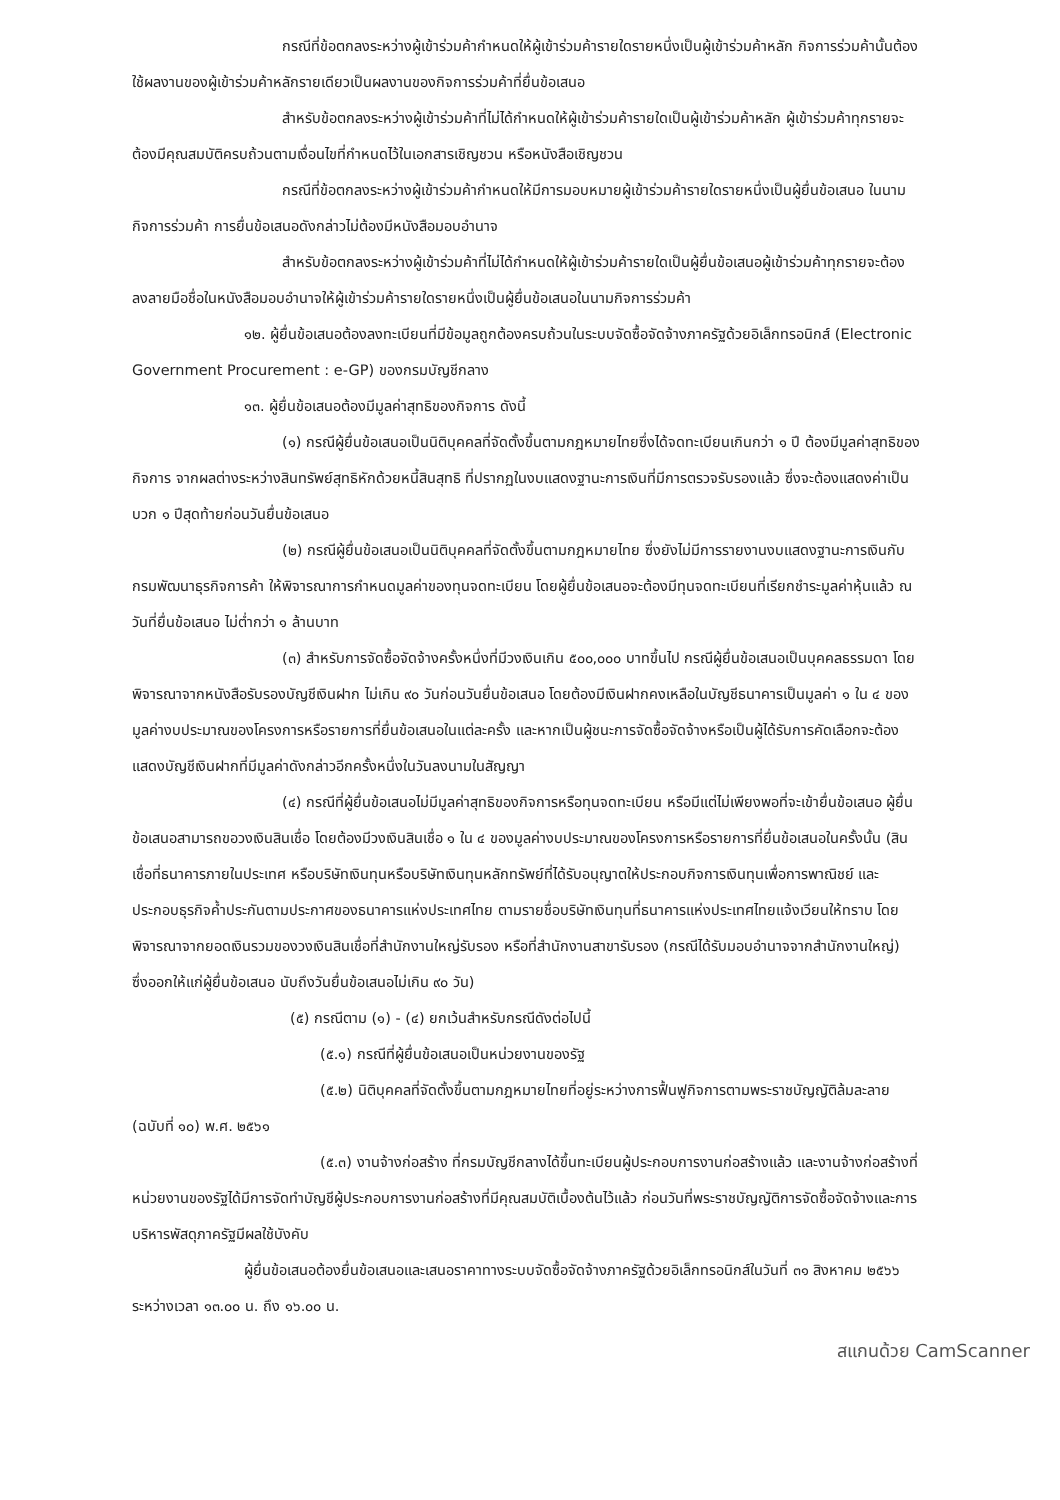กรณีที่ข้อตกลงระหว่างผู้เข้าร่วมค้ากำหนดให้ผู้เข้าร่วมค้ารายใดรายหนึ่งเป็นผู้เข้าร่วมค้าหลัก กิจการร่วมค้านั้นต้องใช้ผลงานของผู้เข้าร่วมค้าหลักรายเดียวเป็นผลงานของกิจการร่วมค้าที่ยื่นข้อเสนอ
สำหรับข้อตกลงระหว่างผู้เข้าร่วมค้าที่ไม่ได้กำหนดให้ผู้เข้าร่วมค้ารายใดเป็นผู้เข้าร่วมค้าหลัก ผู้เข้าร่วมค้าทุกรายจะต้องมีคุณสมบัติครบถ้วนตามเงื่อนไขที่กำหนดไว้ในเอกสารเชิญชวน หรือหนังสือเชิญชวน
กรณีที่ข้อตกลงระหว่างผู้เข้าร่วมค้ากำหนดให้มีการมอบหมายผู้เข้าร่วมค้ารายใดรายหนึ่งเป็นผู้ยื่นข้อเสนอ ในนามกิจการร่วมค้า การยื่นข้อเสนอดังกล่าวไม่ต้องมีหนังสือมอบอำนาจ
สำหรับข้อตกลงระหว่างผู้เข้าร่วมค้าที่ไม่ได้กำหนดให้ผู้เข้าร่วมค้ารายใดเป็นผู้ยื่นข้อเสนอผู้เข้าร่วมค้าทุกรายจะต้องลงลายมือชื่อในหนังสือมอบอำนาจให้ผู้เข้าร่วมค้ารายใดรายหนึ่งเป็นผู้ยื่นข้อเสนอในนามกิจการร่วมค้า
๑๒. ผู้ยื่นข้อเสนอต้องลงทะเบียนที่มีข้อมูลถูกต้องครบถ้วนในระบบจัดซื้อจัดจ้างภาครัฐด้วยอิเล็กทรอนิกส์ (Electronic Government Procurement : e-GP) ของกรมบัญชีกลาง
๑๓. ผู้ยื่นข้อเสนอต้องมีมูลค่าสุทธิของกิจการ ดังนี้
(๑) กรณีผู้ยื่นข้อเสนอเป็นนิติบุคคลที่จัดตั้งขึ้นตามกฎหมายไทยซึ่งได้จดทะเบียนเกินกว่า ๑ ปี ต้องมีมูลค่าสุทธิของกิจการ จากผลต่างระหว่างสินทรัพย์สุทธิหักด้วยหนี้สินสุทธิ ที่ปรากฏในงบแสดงฐานะการเงินที่มีการตรวจรับรองแล้ว ซึ่งจะต้องแสดงค่าเป็นบวก ๑ ปีสุดท้ายก่อนวันยื่นข้อเสนอ
(๒) กรณีผู้ยื่นข้อเสนอเป็นนิติบุคคลที่จัดตั้งขึ้นตามกฎหมายไทย ซึ่งยังไม่มีการรายงานงบแสดงฐานะการเงินกับกรมพัฒนาธุรกิจการค้า ให้พิจารณาการกำหนดมูลค่าของทุนจดทะเบียน โดยผู้ยื่นข้อเสนอจะต้องมีทุนจดทะเบียนที่เรียกชำระมูลค่าหุ้นแล้ว ณ วันที่ยื่นข้อเสนอ ไม่ต่ำกว่า ๑ ล้านบาท
(๓) สำหรับการจัดซื้อจัดจ้างครั้งหนึ่งที่มีวงเงินเกิน ๕๐๐,๐๐๐ บาทขึ้นไป กรณีผู้ยื่นข้อเสนอเป็นบุคคลธรรมดา โดยพิจารณาจากหนังสือรับรองบัญชีเงินฝาก ไม่เกิน ๙๐ วันก่อนวันยื่นข้อเสนอ โดยต้องมีเงินฝากคงเหลือในบัญชีธนาคารเป็นมูลค่า ๑ ใน ๔ ของมูลค่างบประมาณของโครงการหรือรายการที่ยื่นข้อเสนอในแต่ละครั้ง และหากเป็นผู้ชนะการจัดซื้อจัดจ้างหรือเป็นผู้ได้รับการคัดเลือกจะต้องแสดงบัญชีเงินฝากที่มีมูลค่าดังกล่าวอีกครั้งหนึ่งในวันลงนามในสัญญา
(๔) กรณีที่ผู้ยื่นข้อเสนอไม่มีมูลค่าสุทธิของกิจการหรือทุนจดทะเบียน หรือมีแต่ไม่เพียงพอที่จะเข้ายื่นข้อเสนอ ผู้ยื่นข้อเสนอสามารถขอวงเงินสินเชื่อ โดยต้องมีวงเงินสินเชื่อ ๑ ใน ๔ ของมูลค่างบประมาณของโครงการหรือรายการที่ยื่นข้อเสนอในครั้งนั้น (สินเชื่อที่ธนาคารภายในประเทศ หรือบริษัทเงินทุนหรือบริษัทเงินทุนหลักทรัพย์ที่ได้รับอนุญาตให้ประกอบกิจการเงินทุนเพื่อการพาณิชย์ และประกอบธุรกิจค้ำประกันตามประกาศของธนาคารแห่งประเทศไทย ตามรายชื่อบริษัทเงินทุนที่ธนาคารแห่งประเทศไทยแจ้งเวียนให้ทราบ โดยพิจารณาจากยอดเงินรวมของวงเงินสินเชื่อที่สำนักงานใหญ่รับรอง หรือที่สำนักงานสาขารับรอง (กรณีได้รับมอบอำนาจจากสำนักงานใหญ่) ซึ่งออกให้แก่ผู้ยื่นข้อเสนอ นับถึงวันยื่นข้อเสนอไม่เกิน ๙๐ วัน)
(๕) กรณีตาม (๑) - (๔) ยกเว้นสำหรับกรณีดังต่อไปนี้
(๕.๑) กรณีที่ผู้ยื่นข้อเสนอเป็นหน่วยงานของรัฐ
(๕.๒) นิติบุคคลที่จัดตั้งขึ้นตามกฎหมายไทยที่อยู่ระหว่างการฟื้นฟูกิจการตามพระราชบัญญัติล้มละลาย (ฉบับที่ ๑๐) พ.ศ. ๒๕๖๑
(๕.๓) งานจ้างก่อสร้าง ที่กรมบัญชีกลางได้ขึ้นทะเบียนผู้ประกอบการงานก่อสร้างแล้ว และงานจ้างก่อสร้างที่หน่วยงานของรัฐได้มีการจัดทำบัญชีผู้ประกอบการงานก่อสร้างที่มีคุณสมบัติเบื้องต้นไว้แล้ว ก่อนวันที่พระราชบัญญัติการจัดซื้อจัดจ้างและการบริหารพัสดุภาครัฐมีผลใช้บังคับ
ผู้ยื่นข้อเสนอต้องยื่นข้อเสนอและเสนอราคาทางระบบจัดซื้อจัดจ้างภาครัฐด้วยอิเล็กทรอนิกส์ในวันที่ ๓๑ สิงหาคม ๒๕๖๖ ระหว่างเวลา ๑๓.๐๐ น. ถึง ๑๖.๐๐ น.
สแกนด้วย CamScanner